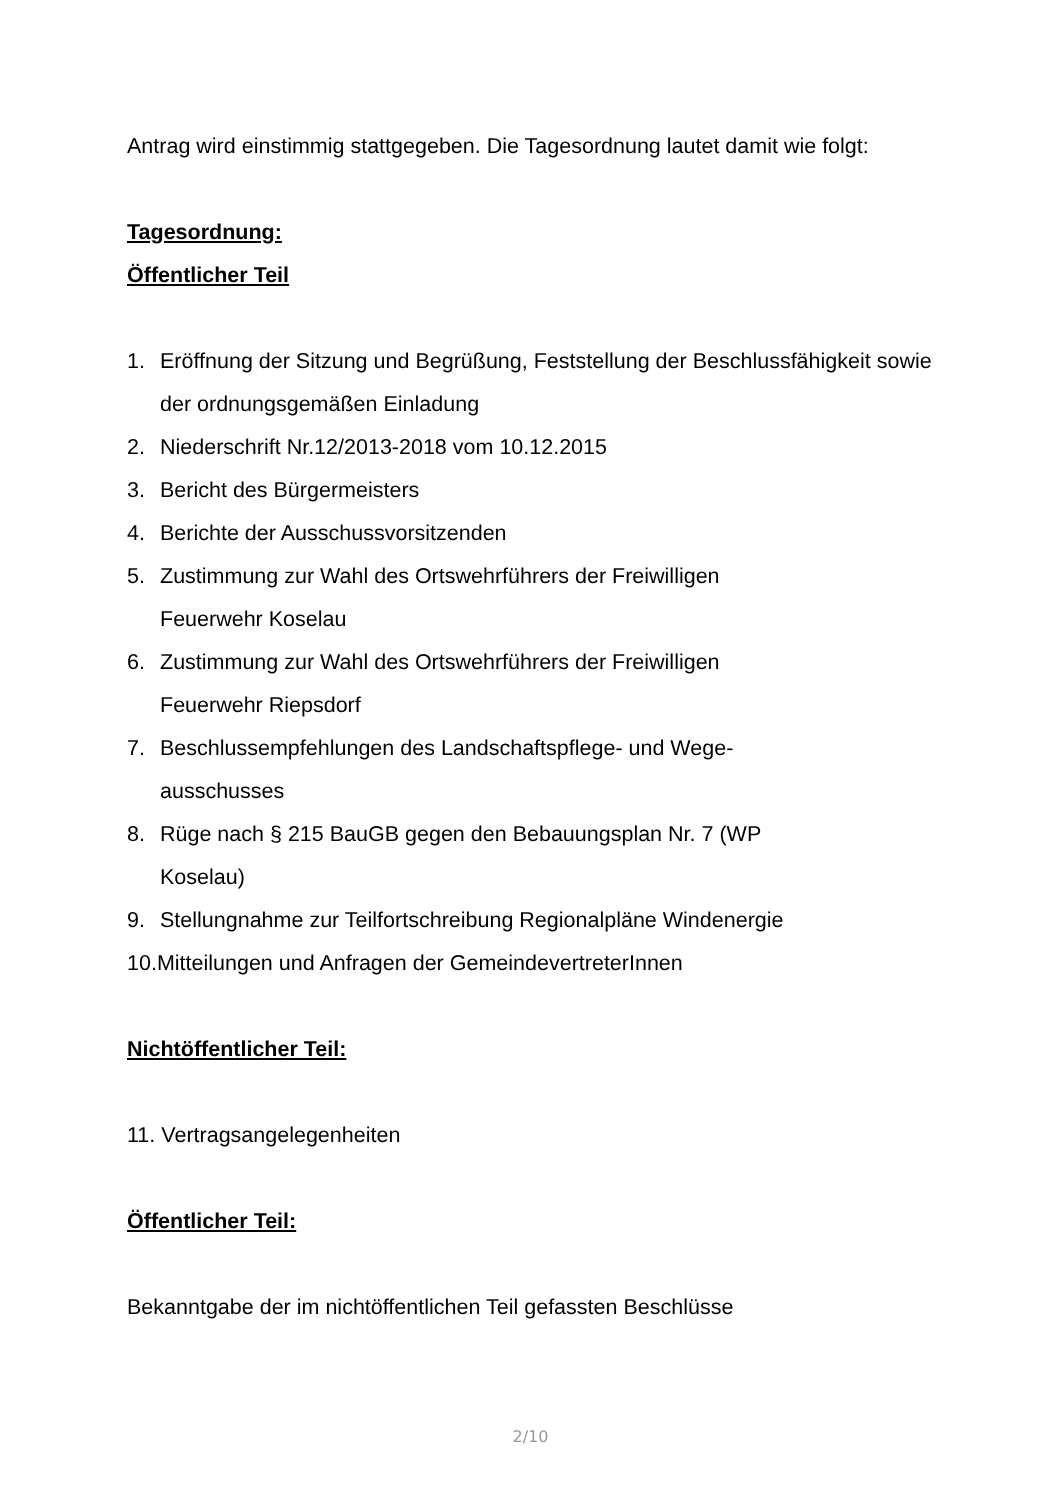Antrag wird einstimmig stattgegeben. Die Tagesordnung lautet damit wie folgt:
Tagesordnung:
Öffentlicher Teil
1. Eröffnung der Sitzung und Begrüßung, Feststellung der Beschlussfähigkeit sowie der ordnungsgemäßen Einladung
2. Niederschrift Nr.12/2013-2018 vom 10.12.2015
3. Bericht des Bürgermeisters
4. Berichte der Ausschussvorsitzenden
5. Zustimmung zur Wahl des Ortswehrführers der Freiwilligen
Feuerwehr Koselau
6. Zustimmung zur Wahl des Ortswehrführers der Freiwilligen
Feuerwehr Riepsdorf
7. Beschlussempfehlungen des Landschaftspflege- und Wege-
ausschusses
8. Rüge nach § 215 BauGB gegen den Bebauungsplan Nr. 7 (WP
Koselau)
9. Stellungnahme zur Teilfortschreibung Regionalpläne Windenergie
10.Mitteilungen und Anfragen der GemeindevertreterInnen
Nichtöffentlicher Teil:
11. Vertragsangelegenheiten
Öffentlicher Teil:
Bekanntgabe der im nichtöffentlichen Teil gefassten Beschlüsse
2/10